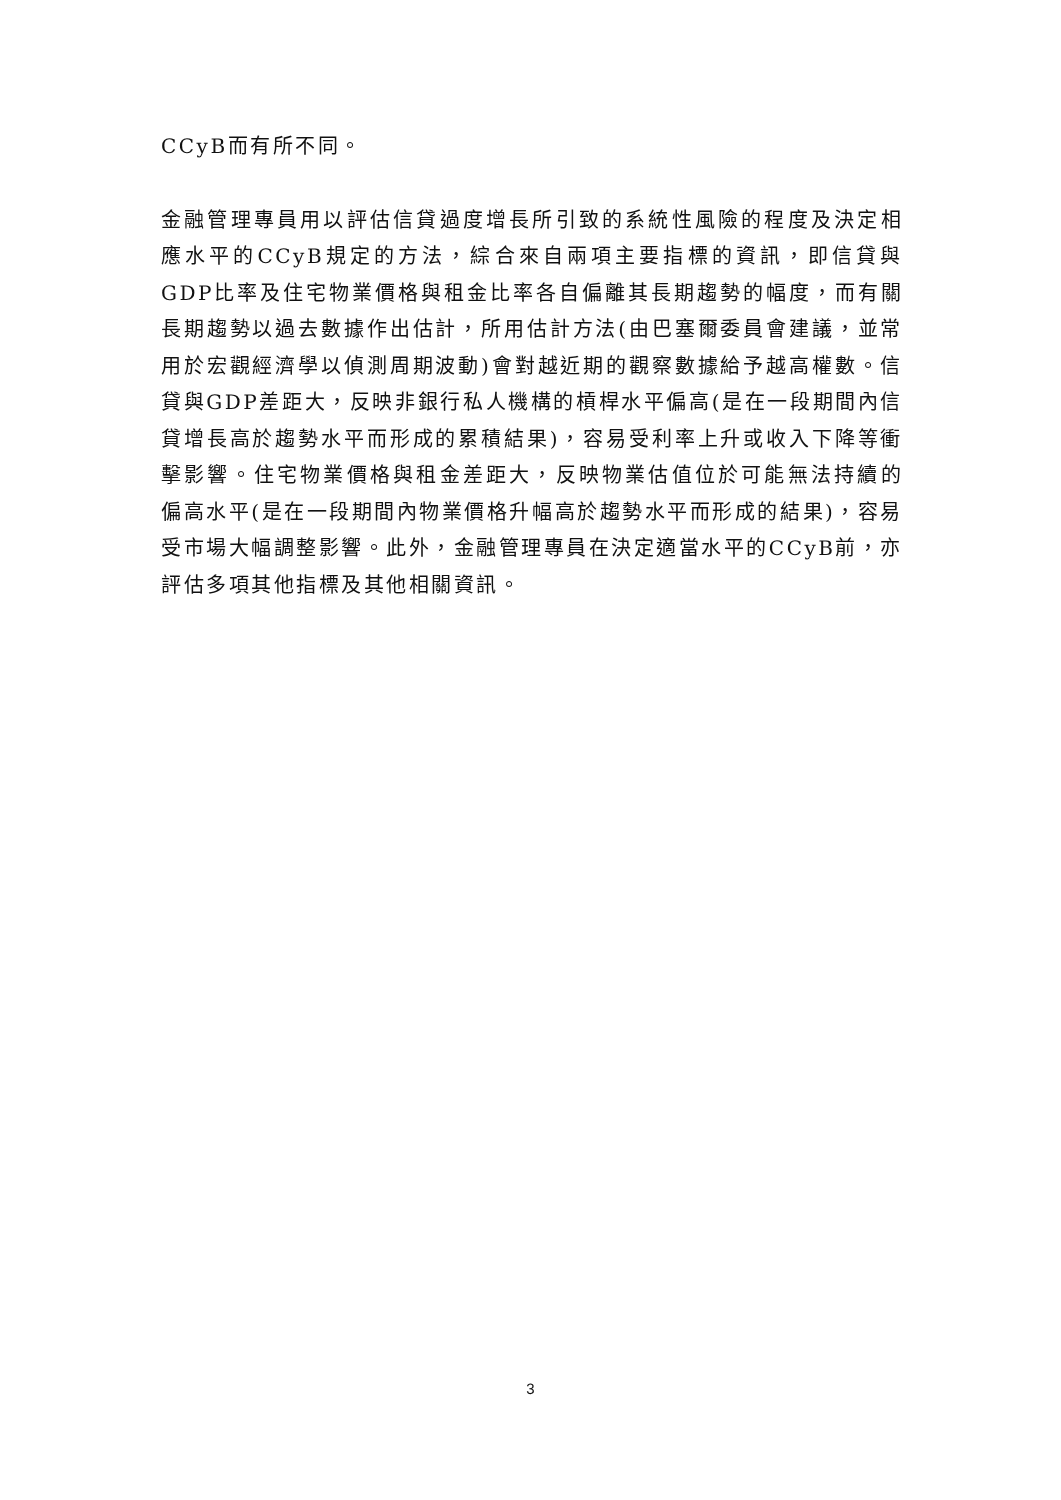CCyB而有所不同。
金融管理專員用以評估信貸過度增長所引致的系統性風險的程度及決定相應水平的CCyB規定的方法，綜合來自兩項主要指標的資訊，即信貸與GDP比率及住宅物業價格與租金比率各自偏離其長期趨勢的幅度，而有關長期趨勢以過去數據作出估計，所用估計方法(由巴塞爾委員會建議，並常用於宏觀經濟學以偵測周期波動)會對越近期的觀察數據給予越高權數。信貸與GDP差距大，反映非銀行私人機構的槓桿水平偏高(是在一段期間內信貸增長高於趨勢水平而形成的累積結果)，容易受利率上升或收入下降等衝擊影響。住宅物業價格與租金差距大，反映物業估值位於可能無法持續的偏高水平(是在一段期間內物業價格升幅高於趨勢水平而形成的結果)，容易受市場大幅調整影響。此外，金融管理專員在決定適當水平的CCyB前，亦評估多項其他指標及其他相關資訊。
3